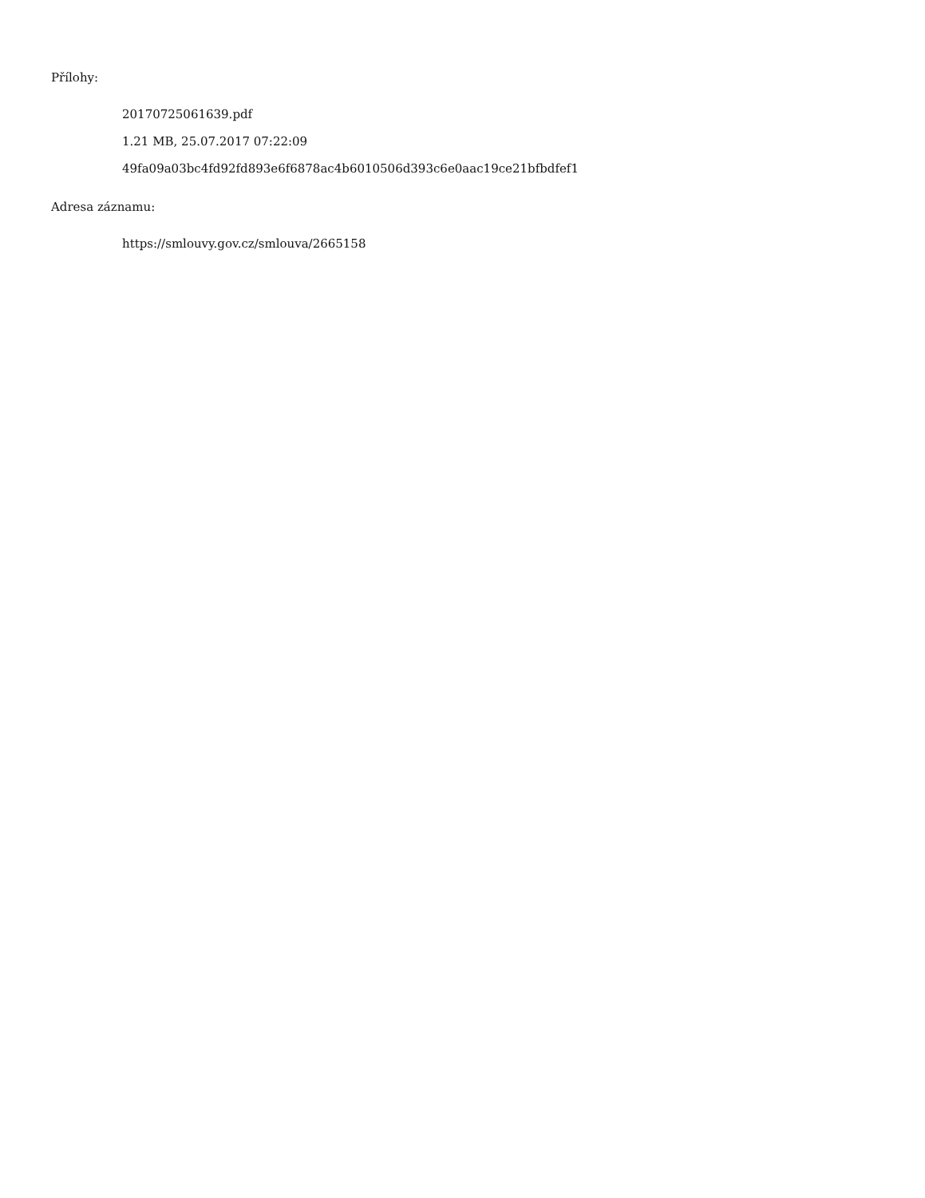Přílohy:
20170725061639.pdf
1.21 MB, 25.07.2017 07:22:09
49fa09a03bc4fd92fd893e6f6878ac4b6010506d393c6e0aac19ce21bfbdfef1
Adresa záznamu:
https://smlouvy.gov.cz/smlouva/2665158